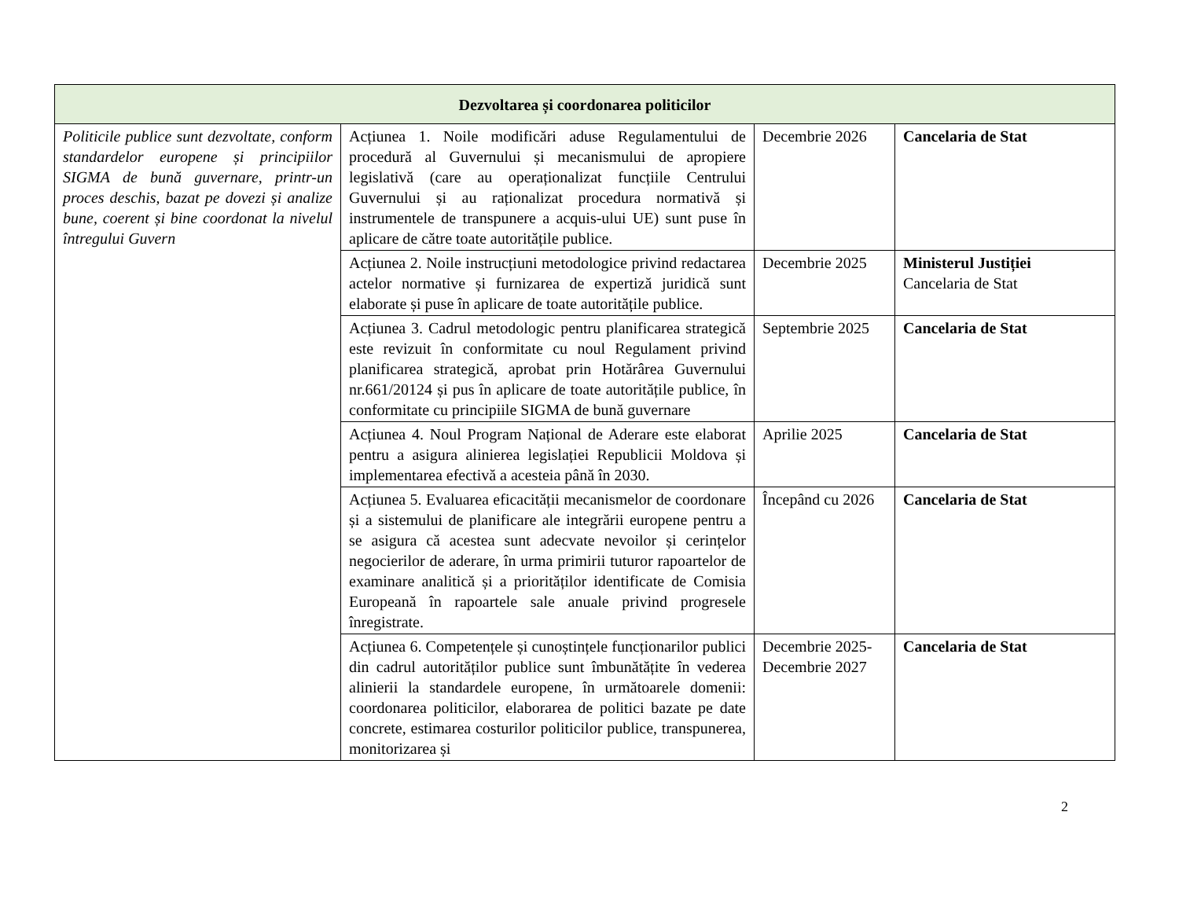| Dezvoltarea și coordonarea politicilor | | | |
| --- | --- | --- | --- |
| Politicile publice sunt dezvoltate, conform standardelor europene și principiilor SIGMA de bună guvernare, printr-un proces deschis, bazat pe dovezi și analize bune, coerent și bine coordonat la nivelul întregului Guvern | Acțiunea 1. Noile modificări aduse Regulamentului de procedură al Guvernului și mecanismului de apropiere legislativă (care au operaționalizat funcțiile Centrului Guvernului și au raționalizat procedura normativă și instrumentele de transpunere a acquis-ului UE) sunt puse în aplicare de către toate autoritățile publice. | Decembrie 2026 | Cancelaria de Stat |
| | Acțiunea 2. Noile instrucțiuni metodologice privind redactarea actelor normative și furnizarea de expertiză juridică sunt elaborate și puse în aplicare de toate autoritățile publice. | Decembrie 2025 | Ministerul Justiției Cancelaria de Stat |
| | Acțiunea 3. Cadrul metodologic pentru planificarea strategică este revizuit în conformitate cu noul Regulament privind planificarea strategică, aprobat prin Hotărârea Guvernului nr.661/20124 și pus în aplicare de toate autoritățile publice, în conformitate cu principiile SIGMA de bună guvernare | Septembrie 2025 | Cancelaria de Stat |
| | Acțiunea 4. Noul Program Național de Aderare este elaborat pentru a asigura alinierea legislației Republicii Moldova și implementarea efectivă a acesteia până în 2030. | Aprilie 2025 | Cancelaria de Stat |
| | Acțiunea 5. Evaluarea eficacității mecanismelor de coordonare și a sistemului de planificare ale integrării europene pentru a se asigura că acestea sunt adecvate nevoilor și cerințelor negocierilor de aderare, în urma primirii tuturor rapoartelor de examinare analitică și a priorităților identificate de Comisia Europeană în rapoartele sale anuale privind progresele înregistrate. | Începând cu 2026 | Cancelaria de Stat |
| | Acțiunea 6. Competențele și cunoștințele funcționarilor publici din cadrul autorităților publice sunt îmbunătățite în vederea alinierii la standardele europene, în următoarele domenii: coordonarea politicilor, elaborarea de politici bazate pe date concrete, estimarea costurilor politicilor publice, transpunerea, monitorizarea și | Decembrie 2025-Decembrie 2027 | Cancelaria de Stat |
2